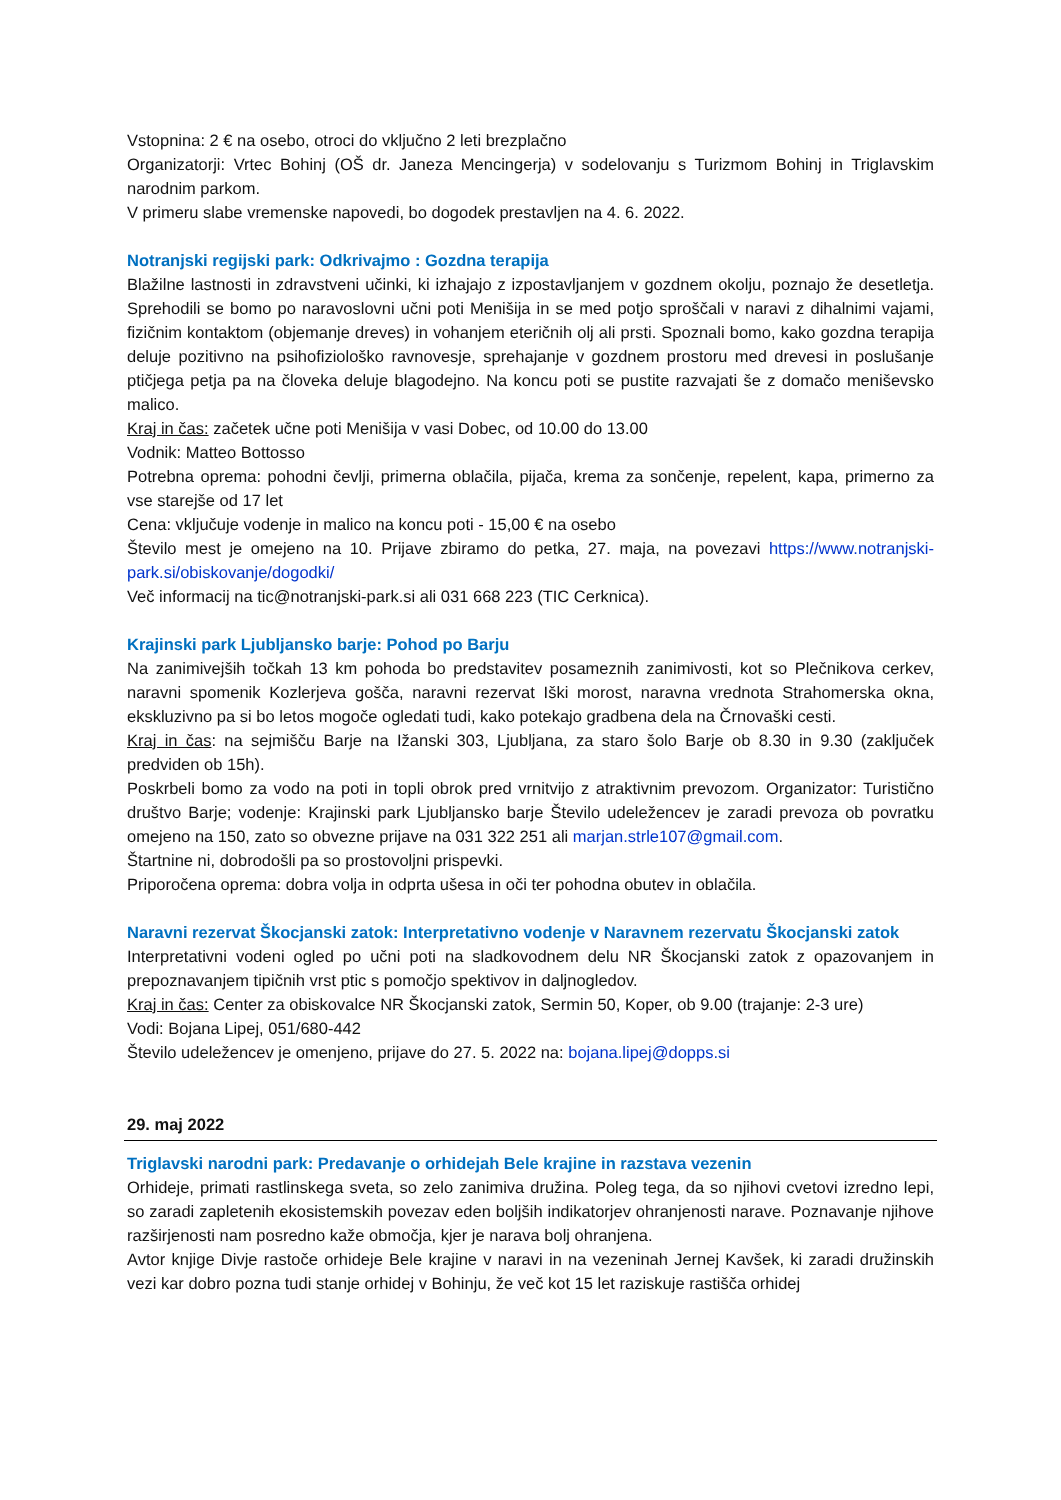Vstopnina: 2 € na osebo, otroci do vključno 2 leti brezplačno
Organizatorji: Vrtec Bohinj (OŠ dr. Janeza Mencingerja) v sodelovanju s Turizmom Bohinj in Triglavskim narodnim parkom.
V primeru slabe vremenske napovedi, bo dogodek prestavljen na 4. 6. 2022.
Notranjski regijski park: Odkrivajmo : Gozdna terapija
Blažilne lastnosti in zdravstveni učinki, ki izhajajo z izpostavljanjem v gozdnem okolju, poznajo že desetletja. Sprehodili se bomo po naravoslovni učni poti Menišija in se med potjo sproščali v naravi z dihalnimi vajami, fizičnim kontaktom (objemanje dreves) in vohanjem eteričnih olj ali prsti. Spoznali bomo, kako gozdna terapija deluje pozitivno na psihofiziološko ravnovesje, sprehajanje v gozdnem prostoru med drevesi in poslušanje ptičjega petja pa na človeka deluje blagodejno. Na koncu poti se pustite razvajati še z domačo meniševsko malico.
Kraj in čas: začetek učne poti Menišija v vasi Dobec, od 10.00 do 13.00
Vodnik: Matteo Bottosso
Potrebna oprema: pohodni čevlji, primerna oblačila, pijača, krema za sončenje, repelent, kapa, primerno za vse starejše od 17 let
Cena: vključuje vodenje in malico na koncu poti - 15,00 € na osebo
Število mest je omejeno na 10. Prijave zbiramo do petka, 27. maja, na povezavi https://www.notranjski-park.si/obiskovanje/dogodki/
Več informacij na tic@notranjski-park.si ali 031 668 223 (TIC Cerknica).
Krajinski park Ljubljansko barje: Pohod po Barju
Na zanimivejših točkah 13 km pohoda bo predstavitev posameznih zanimivosti, kot so Plečnikova cerkev, naravni spomenik Kozlerjeva gošča, naravni rezervat Iški morost, naravna vrednota Strahomerska okna, ekskluzivno pa si bo letos mogoče ogledati tudi, kako potekajo gradbena dela na Črnovaški cesti.
Kraj in čas: na sejmišču Barje na Ižanski 303, Ljubljana, za staro šolo Barje ob 8.30 in 9.30 (zaključek predviden ob 15h).
Poskrbeli bomo za vodo na poti in topli obrok pred vrnitvijo z atraktivnim prevozom. Organizator: Turistično društvo Barje; vodenje: Krajinski park Ljubljansko barje Število udeležencev je zaradi prevoza ob povratku omejeno na 150, zato so obvezne prijave na 031 322 251 ali marjan.strle107@gmail.com.
Štartnine ni, dobrodošli pa so prostovoljni prispevki.
Priporočena oprema: dobra volja in odprta ušesa in oči ter pohodna obutev in oblačila.
Naravni rezervat Škocjanski zatok: Interpretativno vodenje v Naravnem rezervatu Škocjanski zatok
Interpretativni vodeni ogled po učni poti na sladkovodnem delu NR Škocjanski zatok z opazovanjem in prepoznavanjem tipičnih vrst ptic s pomočjo spektivov in daljnogledov.
Kraj in čas: Center za obiskovalce NR Škocjanski zatok, Sermin 50, Koper, ob 9.00 (trajanje: 2-3 ure)
Vodi: Bojana Lipej, 051/680-442
Število udeležencev je omenjeno, prijave do 27. 5. 2022 na: bojana.lipej@dopps.si
29. maj 2022
Triglavski narodni park: Predavanje o orhidejah Bele krajine in razstava vezenin
Orhideje, primati rastlinskega sveta, so zelo zanimiva družina. Poleg tega, da so njihovi cvetovi izredno lepi, so zaradi zapletenih ekosistemskih povezav eden boljših indikatorjev ohranjenosti narave. Poznavanje njihove razširjenosti nam posredno kaže območja, kjer je narava bolj ohranjena.
Avtor knjige Divje rastoče orhideje Bele krajine v naravi in na vezeninah Jernej Kavšek, ki zaradi družinskih vezi kar dobro pozna tudi stanje orhidej v Bohinju, že več kot 15 let raziskuje rastišča orhidej